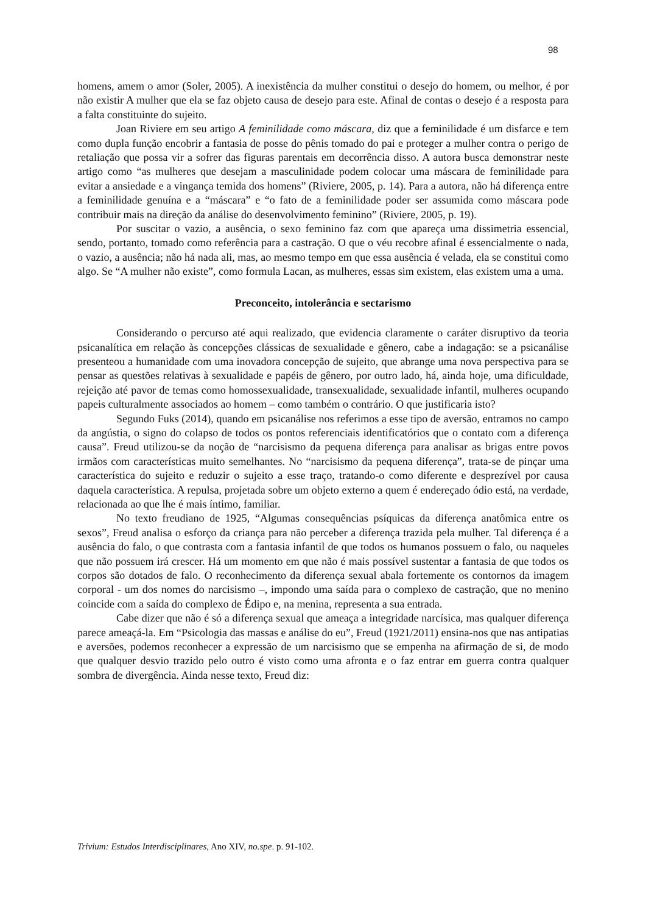98
homens, amem o amor (Soler, 2005). A inexistência da mulher constitui o desejo do homem, ou melhor, é por não existir A mulher que ela se faz objeto causa de desejo para este. Afinal de contas o desejo é a resposta para a falta constituinte do sujeito.
Joan Riviere em seu artigo A feminilidade como máscara, diz que a feminilidade é um disfarce e tem como dupla função encobrir a fantasia de posse do pênis tomado do pai e proteger a mulher contra o perigo de retaliação que possa vir a sofrer das figuras parentais em decorrência disso. A autora busca demonstrar neste artigo como “as mulheres que desejam a masculinidade podem colocar uma máscara de feminilidade para evitar a ansiedade e a vingança temida dos homens” (Riviere, 2005, p. 14). Para a autora, não há diferença entre a feminilidade genuína e a “máscara” e “o fato de a feminilidade poder ser assumida como máscara pode contribuir mais na direção da análise do desenvolvimento feminino” (Riviere, 2005, p. 19).
Por suscitar o vazio, a ausência, o sexo feminino faz com que apareça uma dissimetria essencial, sendo, portanto, tomado como referência para a castração. O que o véu recobre afinal é essencialmente o nada, o vazio, a ausência; não há nada ali, mas, ao mesmo tempo em que essa ausência é velada, ela se constitui como algo. Se “A mulher não existe”, como formula Lacan, as mulheres, essas sim existem, elas existem uma a uma.
Preconceito, intolerância e sectarismo
Considerando o percurso até aqui realizado, que evidencia claramente o caráter disruptivo da teoria psicanalítica em relação às concepções clássicas de sexualidade e gênero, cabe a indagação: se a psicanálise presenteou a humanidade com uma inovadora concepção de sujeito, que abrange uma nova perspectiva para se pensar as questões relativas à sexualidade e papéis de gênero, por outro lado, há, ainda hoje, uma dificuldade, rejeição até pavor de temas como homossexualidade, transexualidade, sexualidade infantil, mulheres ocupando papeis culturalmente associados ao homem – como também o contrário. O que justificaria isto?
Segundo Fuks (2014), quando em psicanálise nos referimos a esse tipo de aversão, entramos no campo da angústia, o signo do colapso de todos os pontos referenciais identificatórios que o contato com a diferença causa”. Freud utilizou-se da noção de “narcisismo da pequena diferença para analisar as brigas entre povos irmãos com características muito semelhantes. No “narcisismo da pequena diferença”, trata-se de pinçar uma característica do sujeito e reduzir o sujeito a esse traço, tratando-o como diferente e desprezível por causa daquela característica. A repulsa, projetada sobre um objeto externo a quem é endereçado ódio está, na verdade, relacionada ao que lhe é mais íntimo, familiar.
No texto freudiano de 1925, “Algumas consequências psíquicas da diferença anatômica entre os sexos”, Freud analisa o esforço da criança para não perceber a diferença trazida pela mulher. Tal diferença é a ausência do falo, o que contrasta com a fantasia infantil de que todos os humanos possuem o falo, ou naqueles que não possuem irá crescer. Há um momento em que não é mais possível sustentar a fantasia de que todos os corpos são dotados de falo. O reconhecimento da diferença sexual abala fortemente os contornos da imagem corporal - um dos nomes do narcisismo –, impondo uma saída para o complexo de castração, que no menino coincide com a saída do complexo de Édipo e, na menina, representa a sua entrada.
Cabe dizer que não é só a diferença sexual que ameaça a integridade narcísica, mas qualquer diferença parece ameaçá-la. Em “Psicologia das massas e análise do eu”, Freud (1921/2011) ensina-nos que nas antipatias e aversões, podemos reconhecer a expressão de um narcisismo que se empenha na afirmação de si, de modo que qualquer desvio trazido pelo outro é visto como uma afronta e o faz entrar em guerra contra qualquer sombra de divergência. Ainda nesse texto, Freud diz:
Trivium: Estudos Interdisciplinares, Ano XIV, no.spe. p. 91-102.